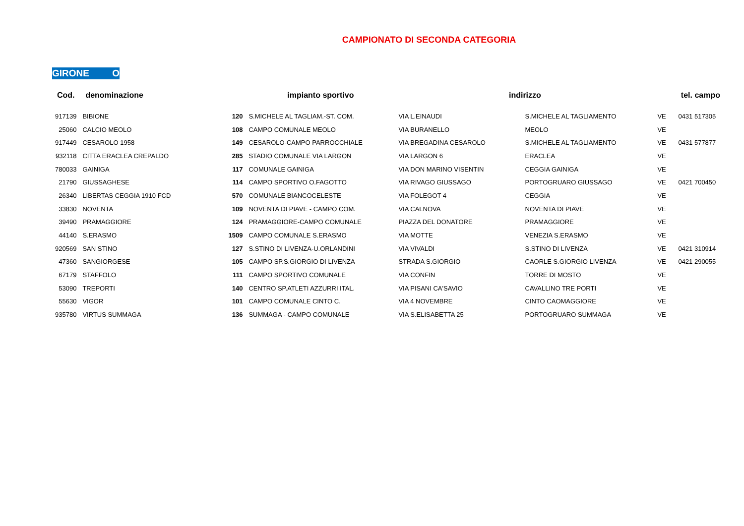CAMPIONATO DI SECONDA CATEGORIA
GIRONE O
| Cod. | denominazione | | impianto sportivo | indirizzo | | | tel. campo |
| --- | --- | --- | --- | --- | --- | --- | --- |
| 917139 | BIBIONE | 120 | S.MICHELE AL TAGLIAM.-ST. COM. | VIA L.EINAUDI | S.MICHELE AL TAGLIAMENTO | VE | 0431 517305 |
| 25060 | CALCIO MEOLO | 108 | CAMPO COMUNALE MEOLO | VIA BURANELLO | MEOLO | VE | |
| 917449 | CESAROLO 1958 | 149 | CESAROLO-CAMPO PARROCCHIALE | VIA BREGADINA CESAROLO | S.MICHELE AL TAGLIAMENTO | VE | 0431 577877 |
| 932118 | CITTA ERACLEA CREPALDO | 285 | STADIO COMUNALE VIA LARGON | VIA LARGON 6 | ERACLEA | VE | |
| 780033 | GAINIGA | 117 | COMUNALE GAINIGA | VIA DON MARINO VISENTIN | CEGGIA GAINIGA | VE | |
| 21790 | GIUSSAGHESE | 114 | CAMPO SPORTIVO O.FAGOTTO | VIA RIVAGO GIUSSAGO | PORTOGRUARO GIUSSAGO | VE | 0421 700450 |
| 26340 | LIBERTAS CEGGIA 1910 FCD | 570 | COMUNALE BIANCOCELESTE | VIA FOLEGOT 4 | CEGGIA | VE | |
| 33830 | NOVENTA | 109 | NOVENTA DI PIAVE - CAMPO COM. | VIA CALNOVA | NOVENTA DI PIAVE | VE | |
| 39490 | PRAMAGGIORE | 124 | PRAMAGGIORE-CAMPO COMUNALE | PIAZZA DEL DONATORE | PRAMAGGIORE | VE | |
| 44140 | S.ERASMO | 1509 | CAMPO COMUNALE S.ERASMO | VIA MOTTE | VENEZIA S.ERASMO | VE | |
| 920569 | SAN STINO | 127 | S.STINO DI LIVENZA-U.ORLANDINI | VIA VIVALDI | S.STINO DI LIVENZA | VE | 0421 310914 |
| 47360 | SANGIORGESE | 105 | CAMPO SP.S.GIORGIO DI LIVENZA | STRADA S.GIORGIO | CAORLE S.GIORGIO LIVENZA | VE | 0421 290055 |
| 67179 | STAFFOLO | 111 | CAMPO SPORTIVO COMUNALE | VIA CONFIN | TORRE DI MOSTO | VE | |
| 53090 | TREPORTI | 140 | CENTRO SP.ATLETI AZZURRI ITAL. | VIA PISANI CA'SAVIO | CAVALLINO TRE PORTI | VE | |
| 55630 | VIGOR | 101 | CAMPO COMUNALE CINTO C. | VIA 4 NOVEMBRE | CINTO CAOMAGGIORE | VE | |
| 935780 | VIRTUS SUMMAGA | 136 | SUMMAGA - CAMPO COMUNALE | VIA S.ELISABETTA 25 | PORTOGRUARO SUMMAGA | VE | |